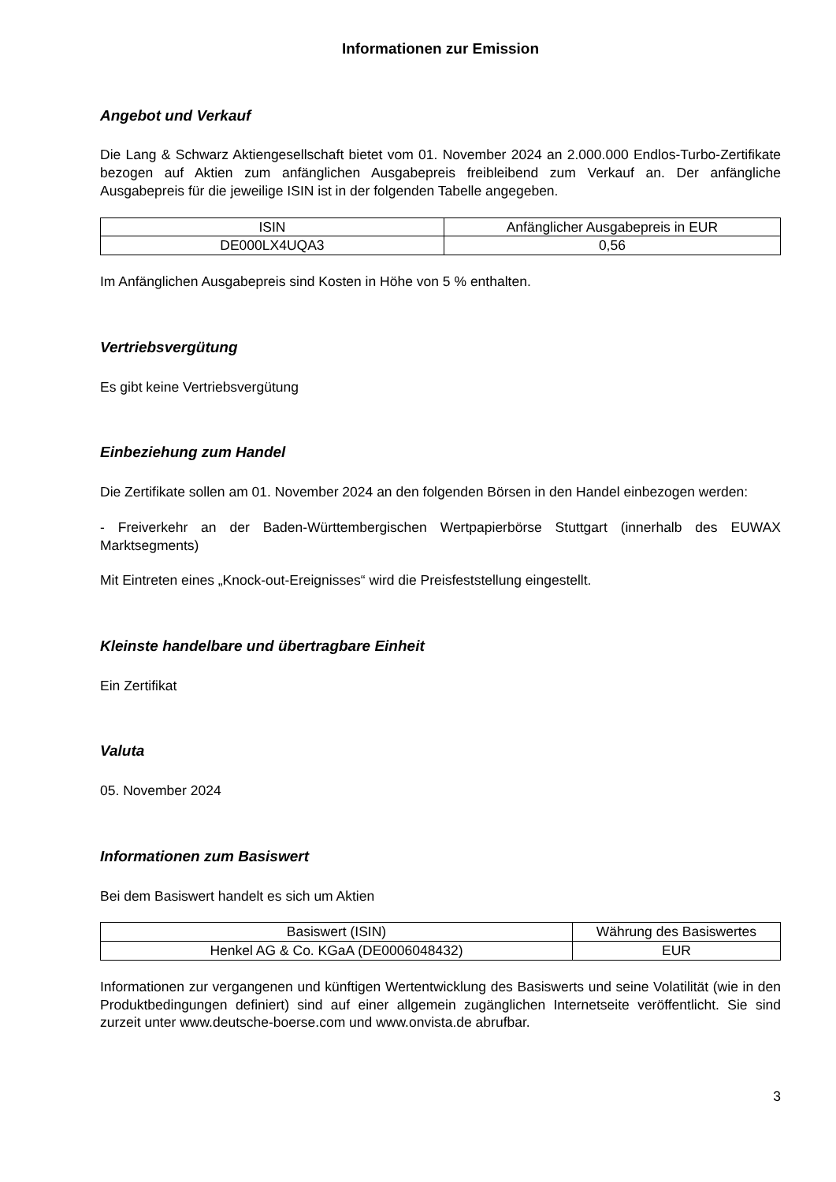Informationen zur Emission
Angebot und Verkauf
Die Lang & Schwarz Aktiengesellschaft bietet vom 01. November 2024 an 2.000.000 Endlos-Turbo-Zertifikate bezogen auf Aktien zum anfänglichen Ausgabepreis freibleibend zum Verkauf an. Der anfängliche Ausgabepreis für die jeweilige ISIN ist in der folgenden Tabelle angegeben.
| ISIN | Anfänglicher Ausgabepreis in EUR |
| --- | --- |
| DE000LX4UQA3 | 0,56 |
Im Anfänglichen Ausgabepreis sind Kosten in Höhe von 5 % enthalten.
Vertriebsvergütung
Es gibt keine Vertriebsvergütung
Einbeziehung zum Handel
Die Zertifikate sollen am 01. November 2024 an den folgenden Börsen in den Handel einbezogen werden:
- Freiverkehr an der Baden-Württembergischen Wertpapierbörse Stuttgart (innerhalb des EUWAX Marktsegments)
Mit Eintreten eines „Knock-out-Ereignisses“ wird die Preisfeststellung eingestellt.
Kleinste handelbare und übertragbare Einheit
Ein Zertifikat
Valuta
05. November 2024
Informationen zum Basiswert
Bei dem Basiswert handelt es sich um Aktien
| Basiswert (ISIN) | Währung des Basiswertes |
| --- | --- |
| Henkel AG & Co. KGaA (DE0006048432) | EUR |
Informationen zur vergangenen und künftigen Wertentwicklung des Basiswerts und seine Volatilität (wie in den Produktbedingungen definiert) sind auf einer allgemein zugänglichen Internetseite veröffentlicht. Sie sind zurzeit unter www.deutsche-boerse.com und www.onvista.de abrufbar.
3